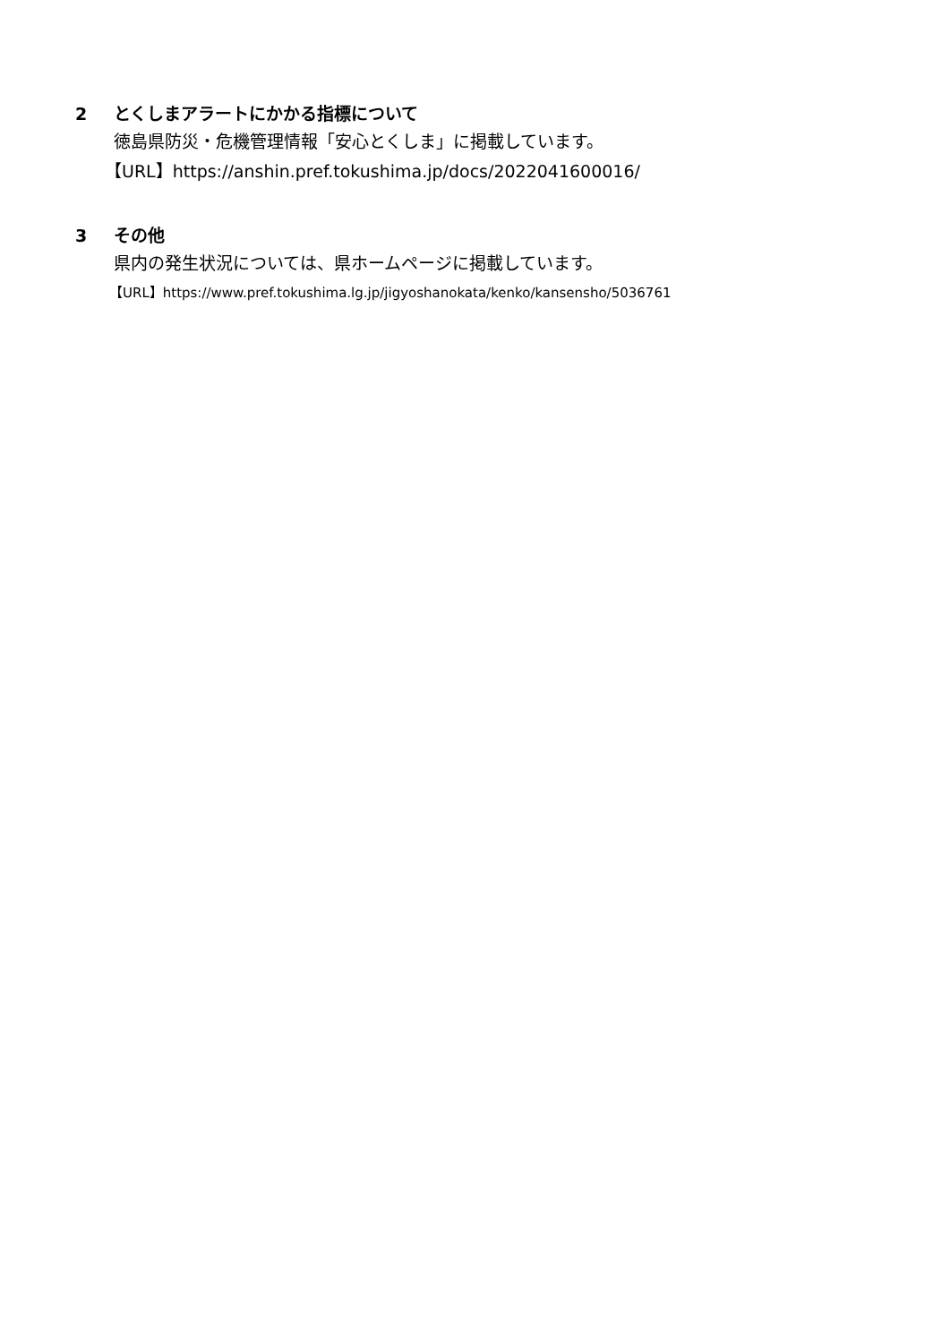2 とくしまアラートにかかる指標について
徳島県防災・危機管理情報「安心とくしま」に掲載しています。
【URL】https://anshin.pref.tokushima.jp/docs/2022041600016/
3 その他
県内の発生状況については、県ホームページに掲載しています。
【URL】https://www.pref.tokushima.lg.jp/jigyoshanokata/kenko/kansensho/5036761